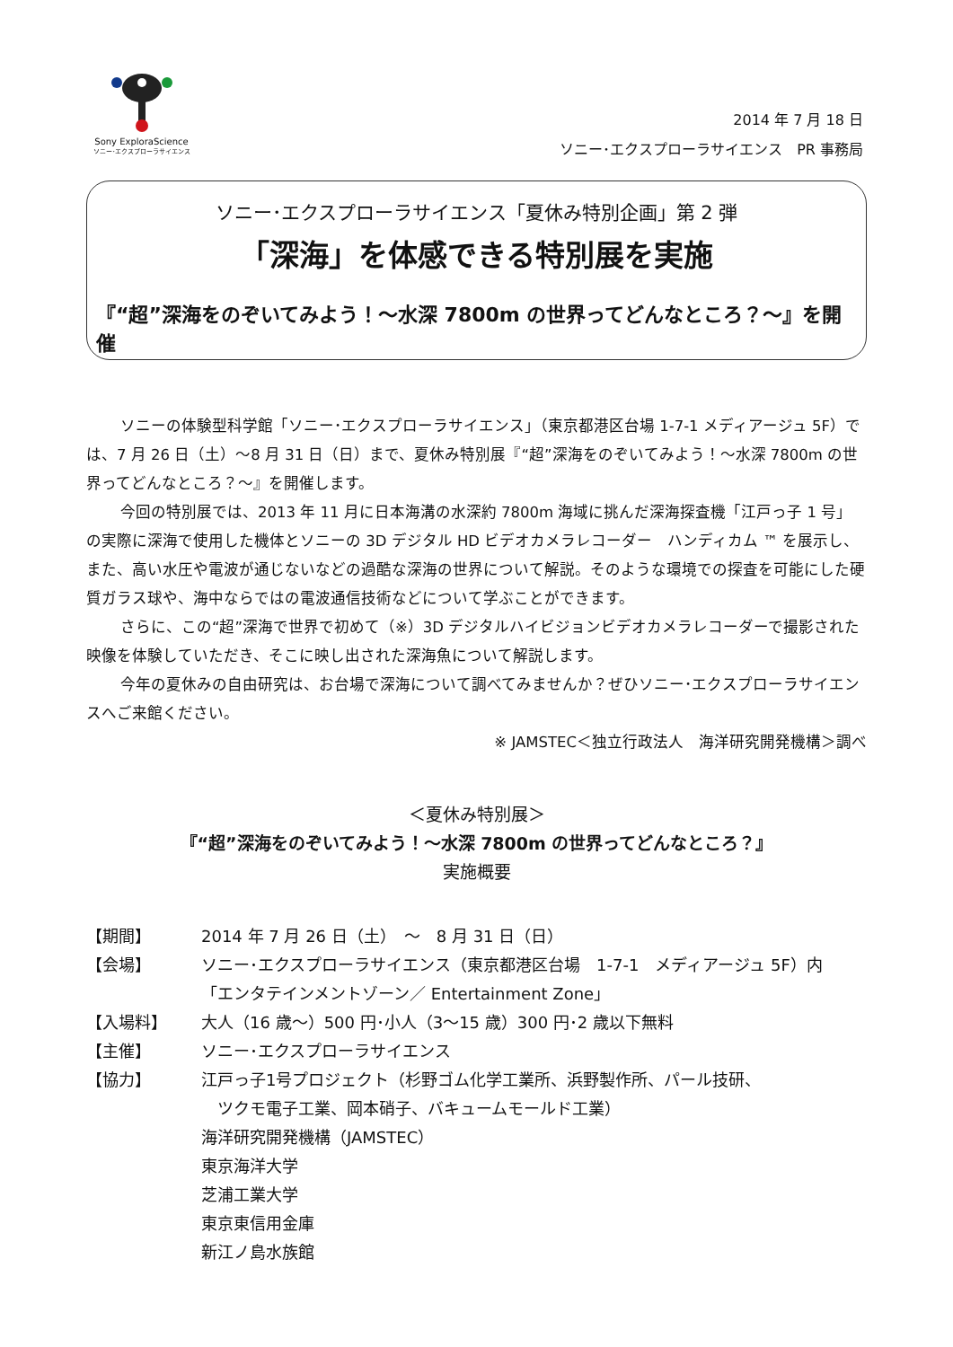Sony ExploraScience
ソニー･エクスプローラサイエンス
2014 年 7 月 18 日
ソニー･エクスプローラサイエンス　PR 事務局
ソニー･エクスプローラサイエンス「夏休み特別企画」第 2 弾
「深海」を体感できる特別展を実施
『“超”深海をのぞいてみよう！～水深 7800m の世界ってどんなところ？～』を開催
ソニーの体験型科学館「ソニー･エクスプローラサイエンス」（東京都港区台場 1-7-1 メディアージュ 5F）では、7 月 26 日（土）～8 月 31 日（日）まで、夏休み特別展『“超”深海をのぞいてみよう！～水深 7800m の世界ってどんなところ？～』を開催します。
今回の特別展では、2013 年 11 月に日本海溝の水深約 7800m 海域に挑んだ深海探査機「江戸っ子 1 号」の実際に深海で使用した機体とソニーの 3D デジタル HD ビデオカメラレコーダー　ハンディカム ™ を展示し、また、高い水圧や電波が通じないなどの過酷な深海の世界について解説。そのような環境での探査を可能にした硬質ガラス球や、海中ならではの電波通信技術などについて学ぶことができます。
さらに、この“超”深海で世界で初めて（※）3D デジタルハイビジョンビデオカメラレコーダーで撮影された映像を体験していただき、そこに映し出された深海魚について解説します。
今年の夏休みの自由研究は、お台場で深海について調べてみませんか？ぜひソニー･エクスプローラサイエンスへご来館ください。
※ JAMSTEC＜独立行政法人　海洋研究開発機構＞調べ
＜夏休み特別展＞
『“超”深海をのぞいてみよう！～水深 7800m の世界ってどんなところ？』
実施概要
| 【期間】 | 2014 年 7 月 26 日（土） ～ 8 月 31 日（日） |
| 【会場】 | ソニー･エクスプローラサイエンス（東京都港区台場 1-7-1 メディアージュ 5F）内 「エンタテインメントゾーン／ Entertainment Zone」 |
| 【入場料】 | 大人（16 歳～）500 円･小人（3～15 歳）300 円･2 歳以下無料 |
| 【主催】 | ソニー･エクスプローラサイエンス |
| 【協力】 | 江戸っ子1号プロジェクト（杉野ゴム化学工業所、浜野製作所、パール技研、 ツクモ電子工業、岡本硝子、バキュームモールド工業） 海洋研究開発機構（JAMSTEC） 東京海洋大学 芝浦工業大学 東京東信用金庫 新江ノ島水族館 |